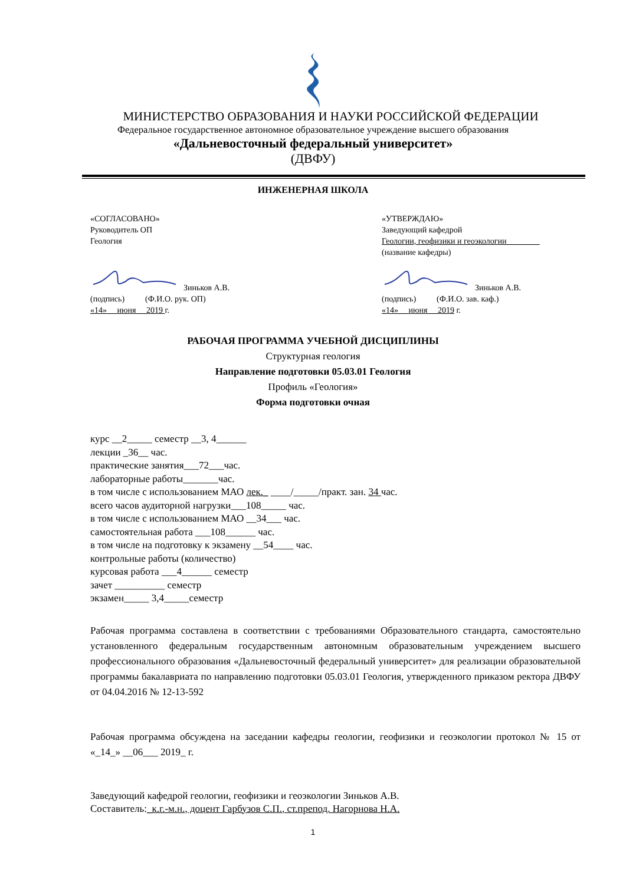МИНИСТЕРСТВО ОБРАЗОВАНИЯ И НАУКИ РОССИЙСКОЙ ФЕДЕРАЦИИ
Федеральное государственное автономное образовательное учреждение высшего образования
«Дальневосточный федеральный университет»
(ДВФУ)
ИНЖЕНЕРНАЯ ШКОЛА
«СОГЛАСОВАНО»
Руководитель ОП
Геология
Зиньков А.В.
(подпись) (Ф.И.О. рук. ОП)
«14» июня 2019 г.
«УТВЕРЖДАЮ»
Заведующий кафедрой
Геологии, геофизики и геоэкологии________
(название кафедры)
Зиньков А.В.
(подпись) (Ф.И.О. зав. каф.)
«14» июня 2019 г.
РАБОЧАЯ ПРОГРАММА УЧЕБНОЙ ДИСЦИПЛИНЫ
Структурная геология
Направление подготовки 05.03.01 Геология
Профиль «Геология»
Форма подготовки очная
курс __2_____ семестр __3, 4______
лекции _36__ час.
практические занятия___72___час.
лабораторные работы_______час.
в том числе с использованием МАО лек._ ____/_____/практ. зан. 34 час.
всего часов аудиторной нагрузки___108_____ час.
в том числе с использованием МАО __34___ час.
самостоятельная работа ___108______ час.
в том числе на подготовку к экзамену __54____ час.
контрольные работы (количество)
курсовая работа ___4______ семестр
зачет __________ семестр
экзамен_____ 3,4_____семестр
Рабочая программа составлена в соответствии с требованиями Образовательного стандарта, самостоятельно установленного федеральным государственным автономным образовательным учреждением высшего профессионального образования «Дальневосточный федеральный университет» для реализации образовательной программы бакалавриата по направлению подготовки 05.03.01 Геология, утвержденного приказом ректора ДВФУ от 04.04.2016 № 12-13-592
Рабочая программа обсуждена на заседании кафедры геологии, геофизики и геоэкологии протокол № 15 от «_14_» __06___ 2019_ г.
Заведующий кафедрой геологии, геофизики и геоэкологии Зиньков А.В.
Составитель:_к.г.-м.н., доцент Гарбузов С.П., ст.препод. Нагорнова Н.А.
1